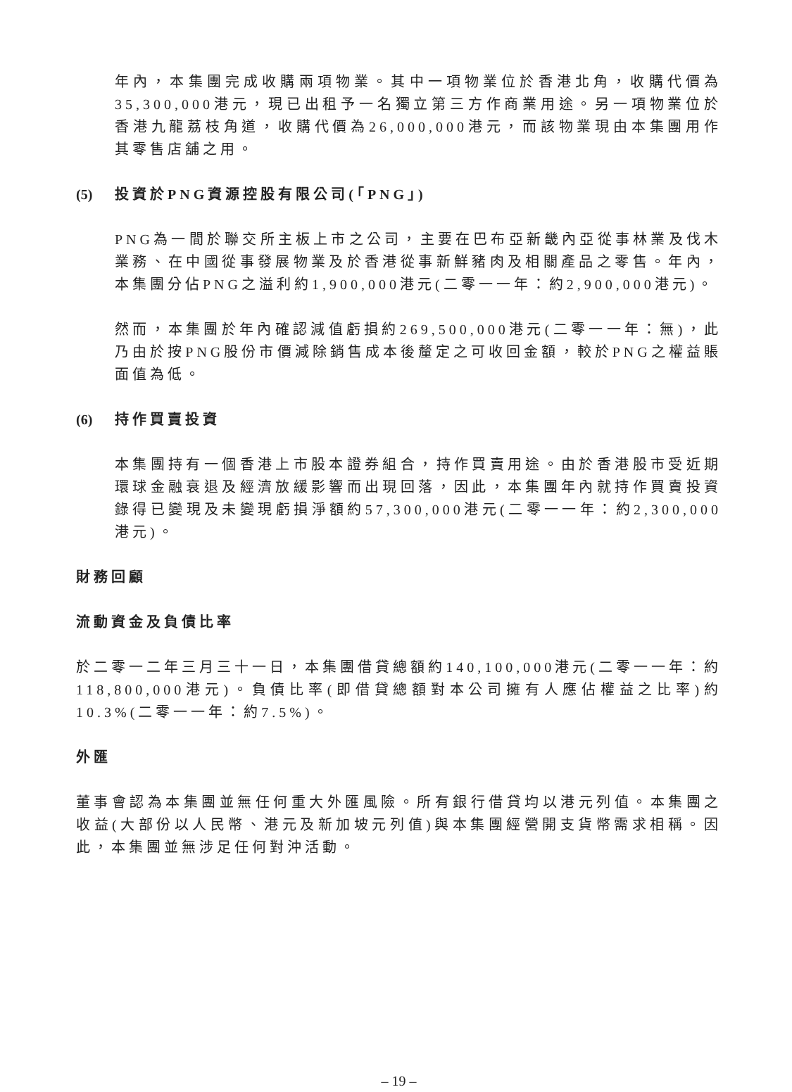年內，本集團完成收購兩項物業。其中一項物業位於香港北角，收購代價為35,300,000港元，現已出租予一名獨立第三方作商業用途。另一項物業位於香港九龍荔枝角道，收購代價為26,000,000港元，而該物業現由本集團用作其零售店舖之用。
(5) 投資於PNG資源控股有限公司(「PNG」)
PNG為一間於聯交所主板上市之公司，主要在巴布亞新畿內亞從事林業及伐木業務、在中國從事發展物業及於香港從事新鮮豬肉及相關產品之零售。年內，本集團分佔PNG之溢利約1,900,000港元(二零一一年：約2,900,000港元)。
然而，本集團於年內確認減值虧損約269,500,000港元(二零一一年：無)，此乃由於按PNG股份市價減除銷售成本後釐定之可收回金額，較於PNG之權益賬面值為低。
(6) 持作買賣投資
本集團持有一個香港上市股本證券組合，持作買賣用途。由於香港股市受近期環球金融衰退及經濟放緩影響而出現回落，因此，本集團年內就持作買賣投資錄得已變現及未變現虧損淨額約57,300,000港元(二零一一年：約2,300,000港元)。
財務回顧
流動資金及負債比率
於二零一二年三月三十一日，本集團借貸總額約140,100,000港元(二零一一年：約118,800,000港元)。負債比率(即借貸總額對本公司擁有人應佔權益之比率)約10.3%(二零一一年：約7.5%)。
外匯
董事會認為本集團並無任何重大外匯風險。所有銀行借貸均以港元列值。本集團之收益(大部份以人民幣、港元及新加坡元列值)與本集團經營開支貨幣需求相稱。因此，本集團並無涉足任何對沖活動。
– 19 –